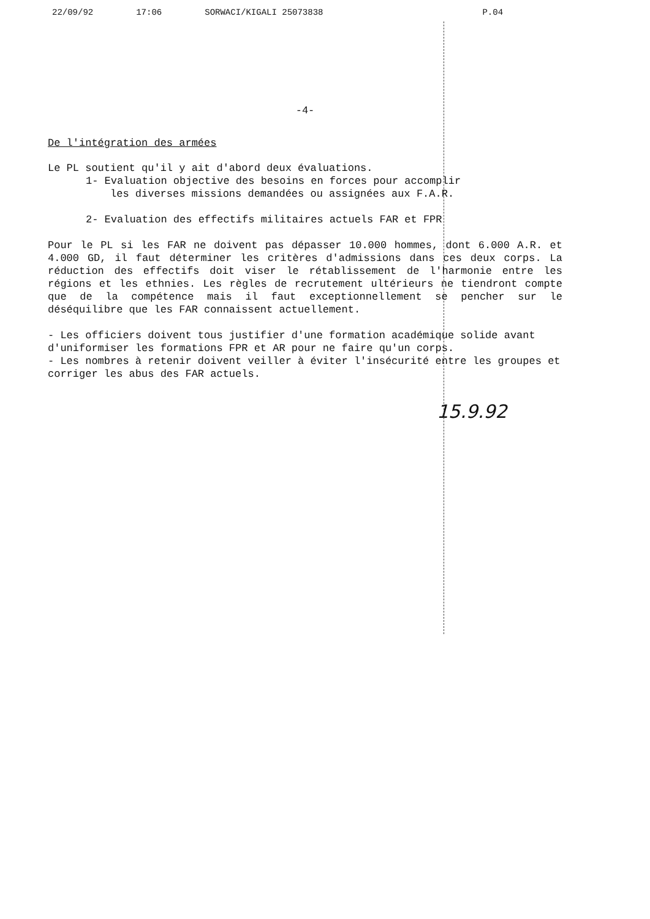22/09/92 17:06 SORWACI/KIGALI 25073838 P.04
-4-
De l'intégration des armées
Le PL soutient qu'il y ait d'abord deux évaluations.
1- Evaluation objective des besoins en forces pour accomplir
les diverses missions demandées ou assignées aux F.A.R.
2- Evaluation des effectifs militaires actuels FAR et FPR
Pour le PL si les FAR ne doivent pas dépasser 10.000 hommes, dont 6.000 A.R. et 4.000 GD, il faut déterminer les critères d'admissions dans ces deux corps. La réduction des effectifs doit viser le rétablissement de l'harmonie entre les régions et les ethnies. Les règles de recrutement ultérieurs ne tiendront compte que de la compétence mais il faut exceptionnellement se pencher sur le déséquilibre que les FAR connaissent actuellement.
- Les officiers doivent tous justifier d'une formation académique solide avant d'uniformiser les formations FPR et AR pour ne faire qu'un corps.
- Les nombres à retenir doivent veiller à éviter l'insécurité entre les groupes et corriger les abus des FAR actuels.
15.9.92